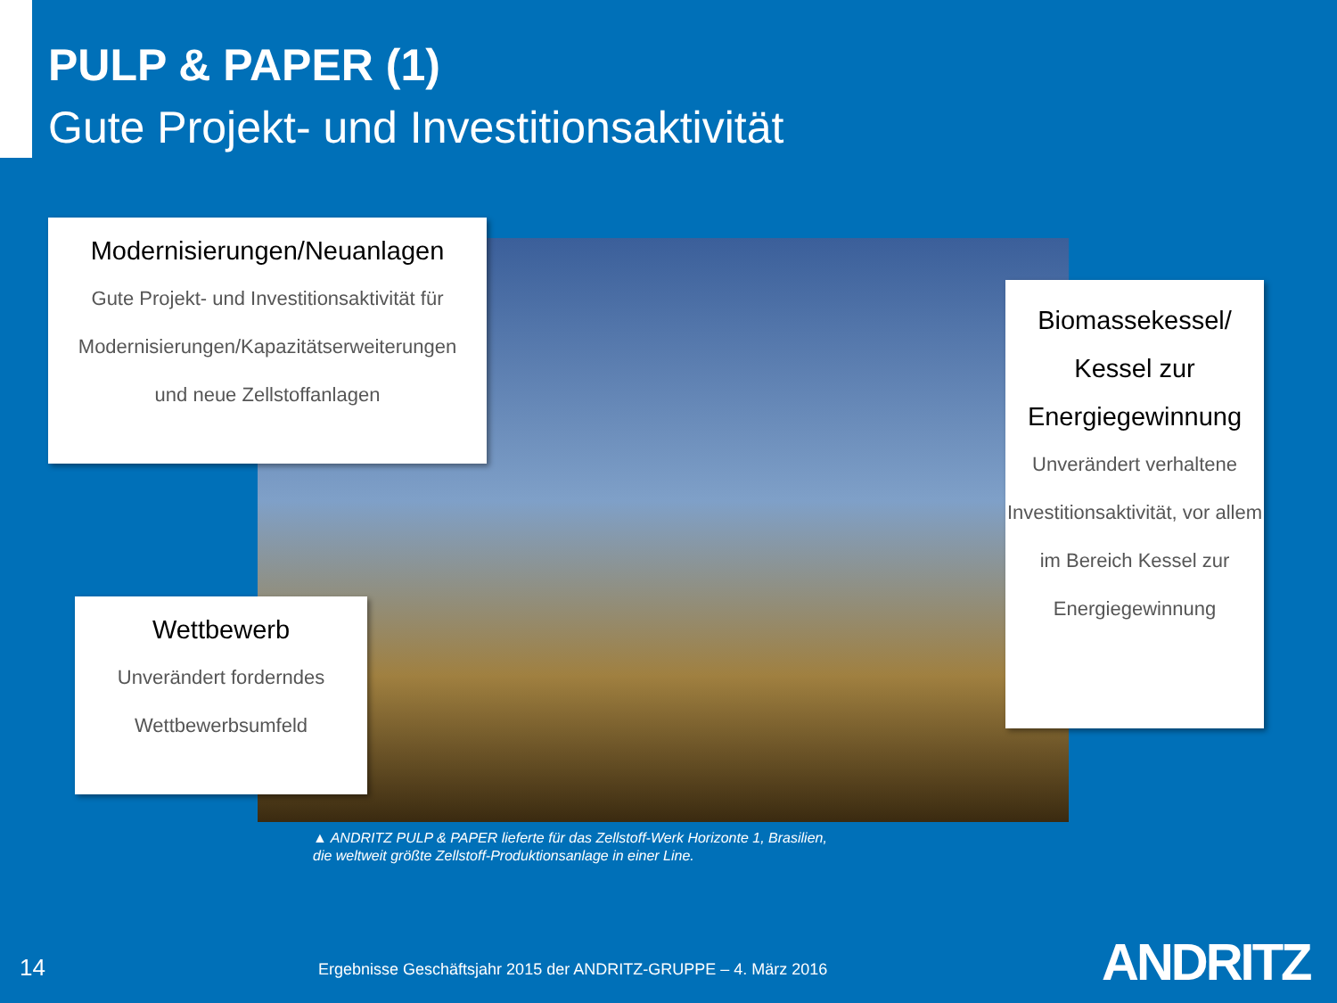PULP & PAPER (1)
Gute Projekt- und Investitionsaktivität
Modernisierungen/Neuanlagen
Gute Projekt- und Investitionsaktivität für
Modernisierungen/Kapazitätserweiterungen
und neue Zellstoffanlagen
Biomassekessel/ Kessel zur Energiegewinnung
Unverändert verhaltene Investitionsaktivität, vor allem im Bereich Kessel zur Energiegewinnung
Wettbewerb
Unverändert forderndes
Wettbewerbsumfeld
▲ ANDRITZ PULP & PAPER lieferte für das Zellstoff-Werk Horizonte 1, Brasilien,
die weltweit größte Zellstoff-Produktionsanlage in einer Line.
14
Ergebnisse Geschäftsjahr 2015 der ANDRITZ-GRUPPE – 4. März 2016
ANDRITZ